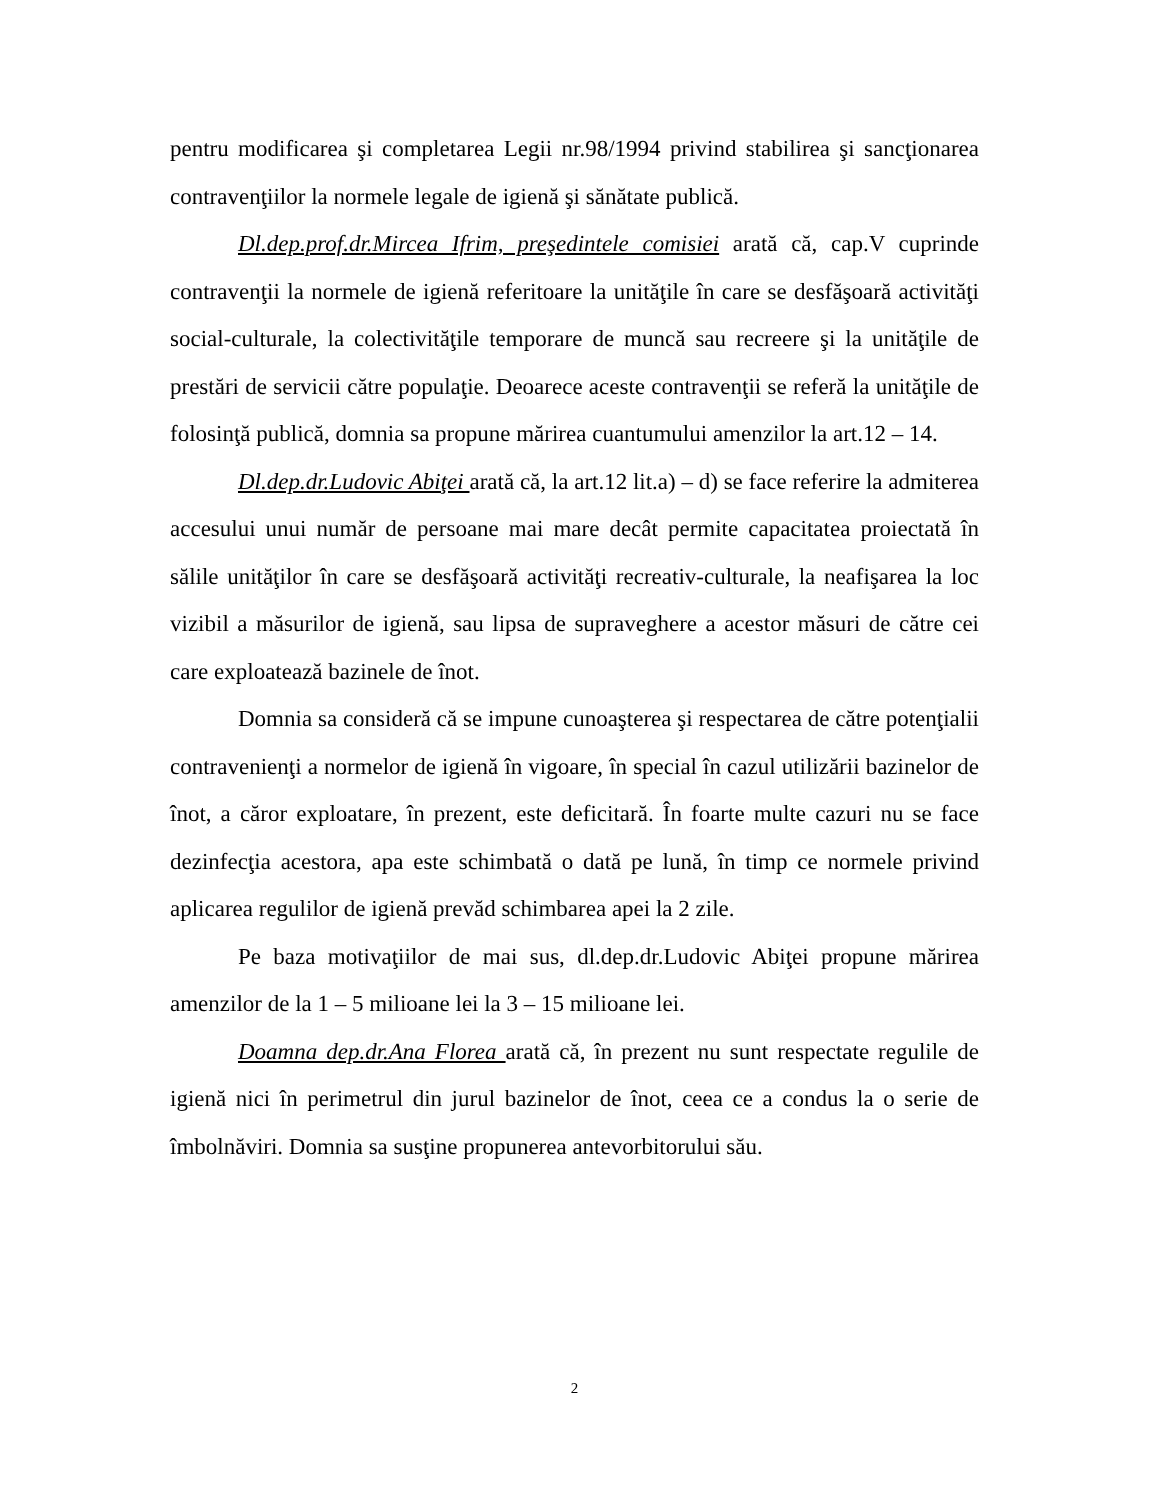pentru modificarea şi completarea Legii nr.98/1994 privind stabilirea şi sancţionarea contravenţiilor la normele legale de igienă şi sănătate publică.
Dl.dep.prof.dr.Mircea Ifrim, preşedintele comisiei arată că, cap.V cuprinde contravenţii la normele de igienă referitoare la unităţile în care se desfăşoară activităţi social-culturale, la colectivităţile temporare de muncă sau recreere şi la unităţile de prestări de servicii către populaţie. Deoarece aceste contravenţii se referă la unităţile de folosinţă publică, domnia sa propune mărirea cuantumului amenzilor la art.12 – 14.
Dl.dep.dr.Ludovic Abiţei arată că, la art.12 lit.a) – d) se face referire la admiterea accesului unui număr de persoane mai mare decât permite capacitatea proiectată în sălile unităţilor în care se desfăşoară activităţi recreativ-culturale, la neafişarea la loc vizibil a măsurilor de igienă, sau lipsa de supraveghere a acestor măsuri de către cei care exploatează bazinele de înot.
Domnia sa consideră că se impune cunoaşterea şi respectarea de către potenţialii contravenienţi a normelor de igienă în vigoare, în special în cazul utilizării bazinelor de înot, a căror exploatare, în prezent, este deficitară. În foarte multe cazuri nu se face dezinfecţia acestora, apa este schimbată o dată pe lună, în timp ce normele privind aplicarea regulilor de igienă prevăd schimbarea apei la 2 zile.
Pe baza motivaţiilor de mai sus, dl.dep.dr.Ludovic Abiţei propune mărirea amenzilor de la 1 – 5 milioane lei la 3 – 15 milioane lei.
Doamna dep.dr.Ana Florea arată că, în prezent nu sunt respectate regulile de igienă nici în perimetrul din jurul bazinelor de înot, ceea ce a condus la o serie de îmbolnăviri. Domnia sa susţine propunerea antevorbitorului său.
2